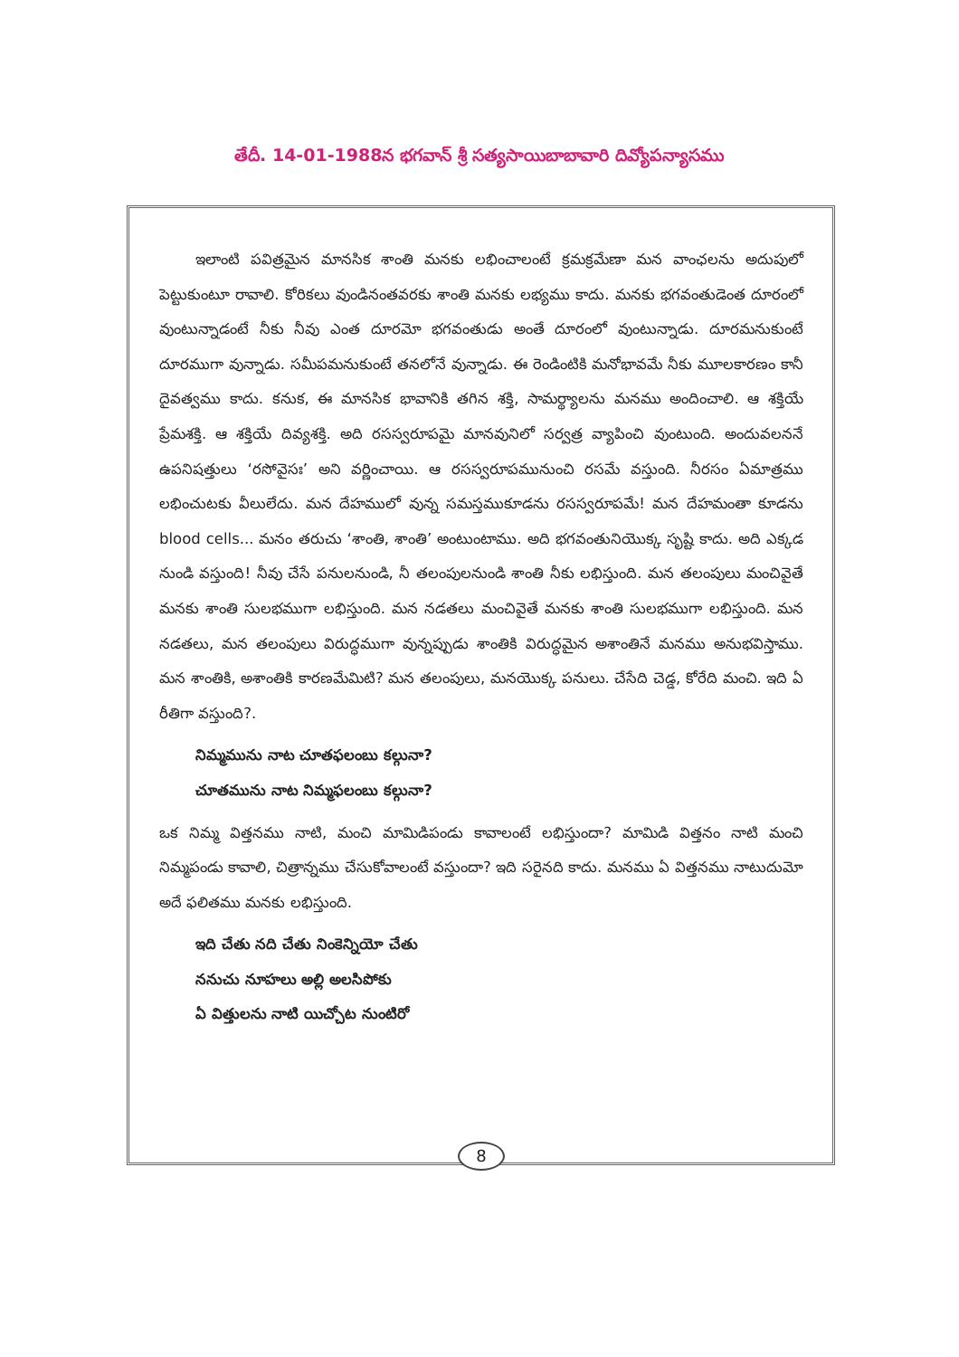తేదీ. 14-01-1988న భగవాన్ శ్రీ సత్యసాయిబాబావారి దివ్యోపన్యాసము
ఇలాంటి పవిత్రమైన మానసిక శాంతి మనకు లభించాలంటే క్రమక్రమేణా మన వాంఛలను అదుపులో పెట్టుకుంటూ రావాలి. కోరికలు వుండినంతవరకు శాంతి మనకు లభ్యము కాదు. మనకు భగవంతుడెంత దూరంలో వుంటున్నాడంటే నీకు నీవు ఎంత దూరమో భగవంతుడు అంతే దూరంలో వుంటున్నాడు. దూరమనుకుంటే దూరముగా వున్నాడు. సమీపమనుకుంటే తనలోనే వున్నాడు. ఈ రెండింటికి మనోభావమే నీకు మూలకారణం కానీ దైవత్వము కాదు. కనుక, ఈ మానసిక భావానికి తగిన శక్తి, సామర్థ్యాలను మనము అందించాలి. ఆ శక్తియే ప్రేమశక్తి. ఆ శక్తియే దివ్యశక్తి. అది రసస్వరూపమై మానవునిలో సర్వత్ర వ్యాపించి వుంటుంది. అందువలననే ఉపనిషత్తులు ‘రసోవైసః’ అని వర్ణించాయి. ఆ రసస్వరూపమునుంచి రసమే వస్తుంది. నీరసం ఏమాత్రము లభించుటకు వీలులేదు. మన దేహములో వున్న సమస్తముకూడను రసస్వరూపమే! మన దేహమంతా కూడను blood cells... మనం తరుచు ‘శాంతి, శాంతి’ అంటుంటాము. అది భగవంతునియొక్క సృష్టి కాదు. అది ఎక్కడ నుండి వస్తుంది! నీవు చేసే పనులనుండి, నీ తలంపులనుండి శాంతి నీకు లభిస్తుంది. మన తలంపులు మంచివైతే మనకు శాంతి సులభముగా లభిస్తుంది. మన నడతలు మంచివైతే మనకు శాంతి సులభముగా లభిస్తుంది. మన నడతలు, మన తలంపులు విరుద్ధముగా వున్నప్పుడు శాంతికి విరుద్ధమైన అశాంతినే మనము అనుభవిస్తాము. మన శాంతికి, అశాంతికి కారణమేమిటి? మన తలంపులు, మనయొక్క పనులు. చేసేది చెడ్డ, కోరేది మంచి. ఇది ఏ రీతిగా వస్తుంది?.
నిమ్మమును నాట చూతఫలంబు కల్గునా?
చూతమును నాట నిమ్మఫలంబు కల్గునా?
ఒక నిమ్మ విత్తనము నాటి, మంచి మామిడిపండు కావాలంటే లభిస్తుందా? మామిడి విత్తనం నాటి మంచి నిమ్మపండు కావాలి, చిత్రాన్నము చేసుకోవాలంటే వస్తుందా? ఇది సరైనది కాదు. మనము ఏ విత్తనము నాటుదుమో అదే ఫలితము మనకు లభిస్తుంది.
ఇది చేతు నది చేతు నింకెన్నియో చేతు
ననుచు నూహలు అల్లి అలసిపోకు
ఏ విత్తులను నాటి యిచ్చోట నుంటిరో
8